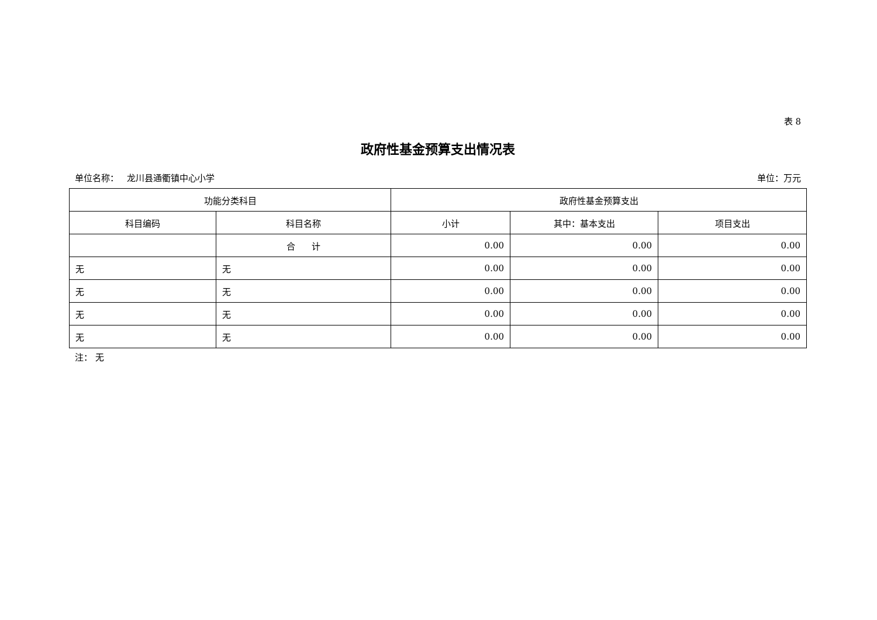表 8
政府性基金预算支出情况表
单位名称： 龙川县通衢镇中心小学 单位：万元
| 功能分类科目 | | 政府性基金预算支出 | | |
| --- | --- | --- | --- | --- |
| 科目编码 | 科目名称 | 小计 | 其中：基本支出 | 项目支出 |
| | 合 计 | 0.00 | 0.00 | 0.00 |
| 无 | 无 | 0.00 | 0.00 | 0.00 |
| 无 | 无 | 0.00 | 0.00 | 0.00 |
| 无 | 无 | 0.00 | 0.00 | 0.00 |
| 无 | 无 | 0.00 | 0.00 | 0.00 |
注： 无